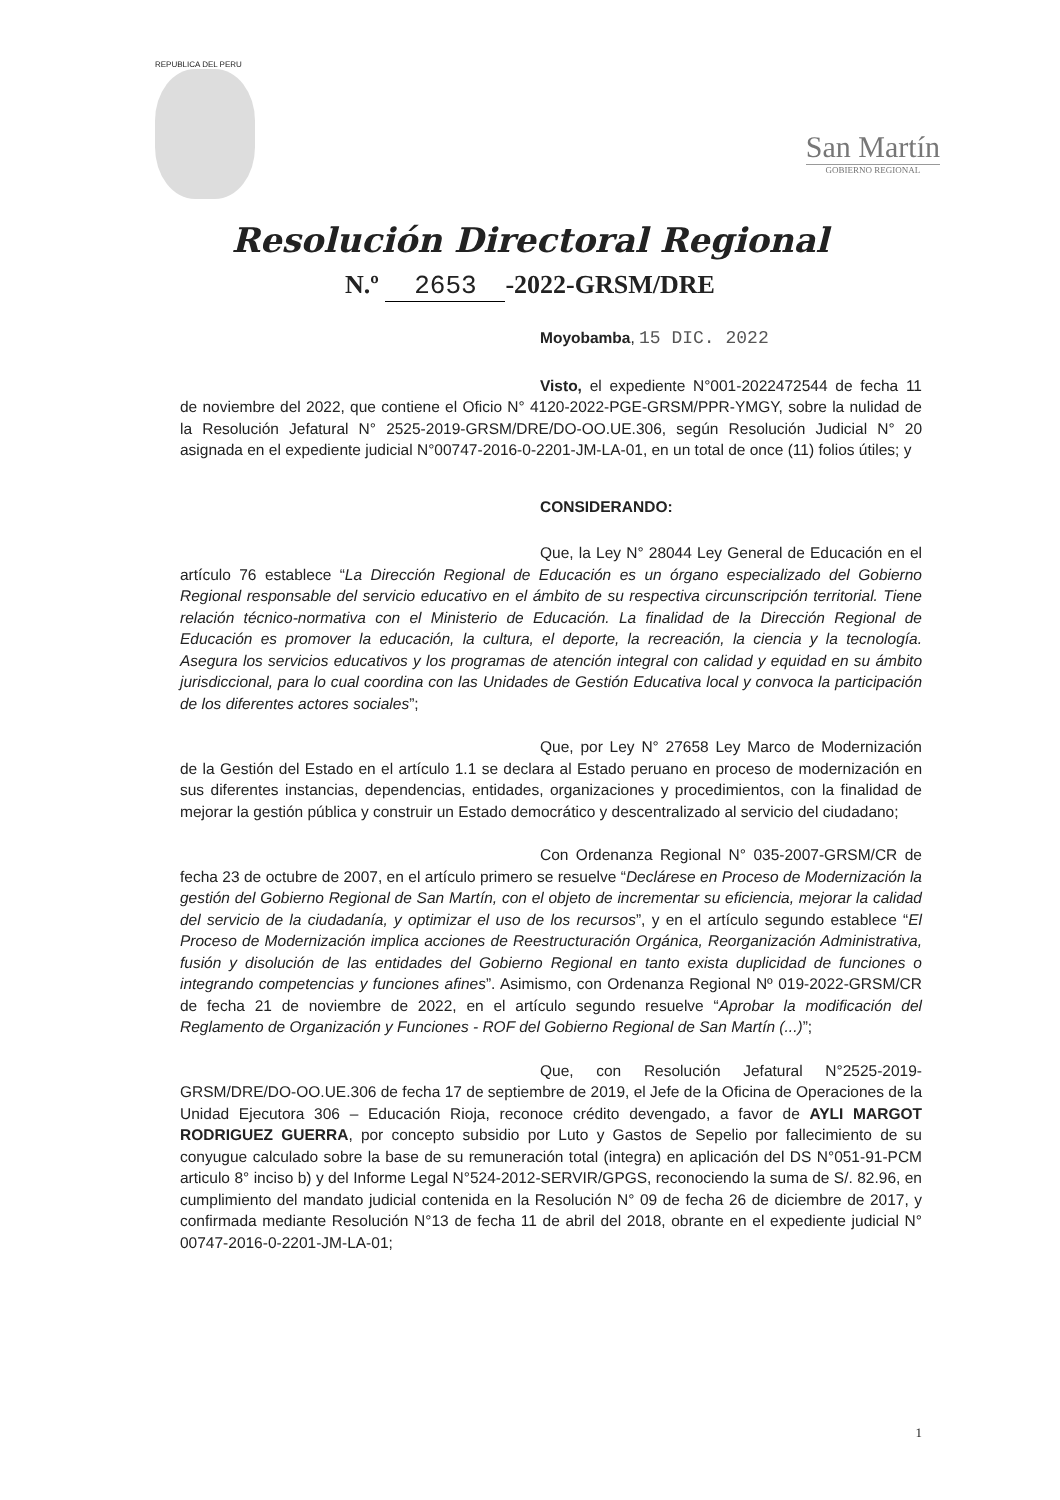REPUBLICA DEL PERU
San Martín
GOBIERNO REGIONAL
Resolución Directoral Regional
N.º 2653 -2022-GRSM/DRE
Moyobamba, 15 DIC. 2022
Visto, el expediente N°001-2022472544 de fecha 11 de noviembre del 2022, que contiene el Oficio N° 4120-2022-PGE-GRSM/PPR-YMGY, sobre la nulidad de la Resolución Jefatural N° 2525-2019-GRSM/DRE/DO-OO.UE.306, según Resolución Judicial N° 20 asignada en el expediente judicial N°00747-2016-0-2201-JM-LA-01, en un total de once (11) folios útiles; y
CONSIDERANDO:
Que, la Ley N° 28044 Ley General de Educación en el artículo 76 establece “La Dirección Regional de Educación es un órgano especializado del Gobierno Regional responsable del servicio educativo en el ámbito de su respectiva circunscripción territorial. Tiene relación técnico-normativa con el Ministerio de Educación. La finalidad de la Dirección Regional de Educación es promover la educación, la cultura, el deporte, la recreación, la ciencia y la tecnología. Asegura los servicios educativos y los programas de atención integral con calidad y equidad en su ámbito jurisdiccional, para lo cual coordina con las Unidades de Gestión Educativa local y convoca la participación de los diferentes actores sociales”;
Que, por Ley N° 27658 Ley Marco de Modernización de la Gestión del Estado en el artículo 1.1 se declara al Estado peruano en proceso de modernización en sus diferentes instancias, dependencias, entidades, organizaciones y procedimientos, con la finalidad de mejorar la gestión pública y construir un Estado democrático y descentralizado al servicio del ciudadano;
Con Ordenanza Regional N° 035-2007-GRSM/CR de fecha 23 de octubre de 2007, en el artículo primero se resuelve “Declárese en Proceso de Modernización la gestión del Gobierno Regional de San Martín, con el objeto de incrementar su eficiencia, mejorar la calidad del servicio de la ciudadanía, y optimizar el uso de los recursos”, y en el artículo segundo establece “El Proceso de Modernización implica acciones de Reestructuración Orgánica, Reorganización Administrativa, fusión y disolución de las entidades del Gobierno Regional en tanto exista duplicidad de funciones o integrando competencias y funciones afines”. Asimismo, con Ordenanza Regional Nº 019-2022-GRSM/CR de fecha 21 de noviembre de 2022, en el artículo segundo resuelve “Aprobar la modificación del Reglamento de Organización y Funciones - ROF del Gobierno Regional de San Martín (...)”;
Que, con Resolución Jefatural N°2525-2019-GRSM/DRE/DO-OO.UE.306 de fecha 17 de septiembre de 2019, el Jefe de la Oficina de Operaciones de la Unidad Ejecutora 306 – Educación Rioja, reconoce crédito devengado, a favor de AYLI MARGOT RODRIGUEZ GUERRA, por concepto subsidio por Luto y Gastos de Sepelio por fallecimiento de su conyugue calculado sobre la base de su remuneración total (integra) en aplicación del DS N°051-91-PCM articulo 8° inciso b) y del Informe Legal N°524-2012-SERVIR/GPGS, reconociendo la suma de S/. 82.96, en cumplimiento del mandato judicial contenida en la Resolución N° 09 de fecha 26 de diciembre de 2017, y confirmada mediante Resolución N°13 de fecha 11 de abril del 2018, obrante en el expediente judicial N° 00747-2016-0-2201-JM-LA-01;
1